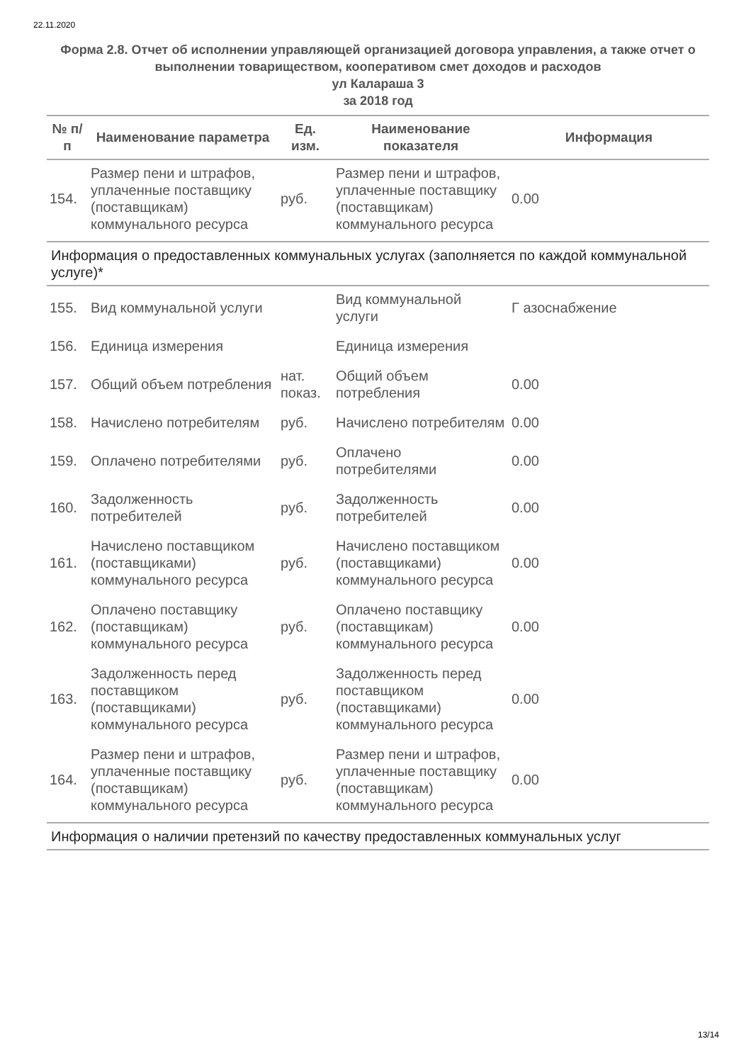22.11.2020
Форма 2.8. Отчет об исполнении управляющей организацией договора управления, а также отчет о выполнении товариществом, кооперативом смет доходов и расходов
ул Калараша 3
за 2018 год
| № п/п | Наименование параметра | Ед. изм. | Наименование показателя | Информация |
| --- | --- | --- | --- | --- |
| 154. | Размер пени и штрафов, уплаченные поставщику (поставщикам) коммунального ресурса | руб. | Размер пени и штрафов, уплаченные поставщику (поставщикам) коммунального ресурса | 0.00 |
| Информация о предоставленных коммунальных услугах (заполняется по каждой коммунальной услуге)* | | | | |
| 155. | Вид коммунальной услуги | | Вид коммунальной услуги | Г азоснабжение |
| 156. | Единица измерения | | Единица измерения | |
| 157. | Общий объем потребления | нат. показ. | Общий объем потребления | 0.00 |
| 158. | Начислено потребителям | руб. | Начислено потребителям | 0.00 |
| 159. | Оплачено потребителями | руб. | Оплачено потребителями | 0.00 |
| 160. | Задолженность потребителей | руб. | Задолженность потребителей | 0.00 |
| 161. | Начислено поставщиком (поставщиками) коммунального ресурса | руб. | Начислено поставщиком (поставщиками) коммунального ресурса | 0.00 |
| 162. | Оплачено поставщику (поставщикам) коммунального ресурса | руб. | Оплачено поставщику (поставщикам) коммунального ресурса | 0.00 |
| 163. | Задолженность перед поставщиком (поставщиками) коммунального ресурса | руб. | Задолженность перед поставщиком (поставщиками) коммунального ресурса | 0.00 |
| 164. | Размер пени и штрафов, уплаченные поставщику (поставщикам) коммунального ресурса | руб. | Размер пени и штрафов, уплаченные поставщику (поставщикам) коммунального ресурса | 0.00 |
| Информация о наличии претензий по качеству предоставленных коммунальных услуг | | | | |
13/14